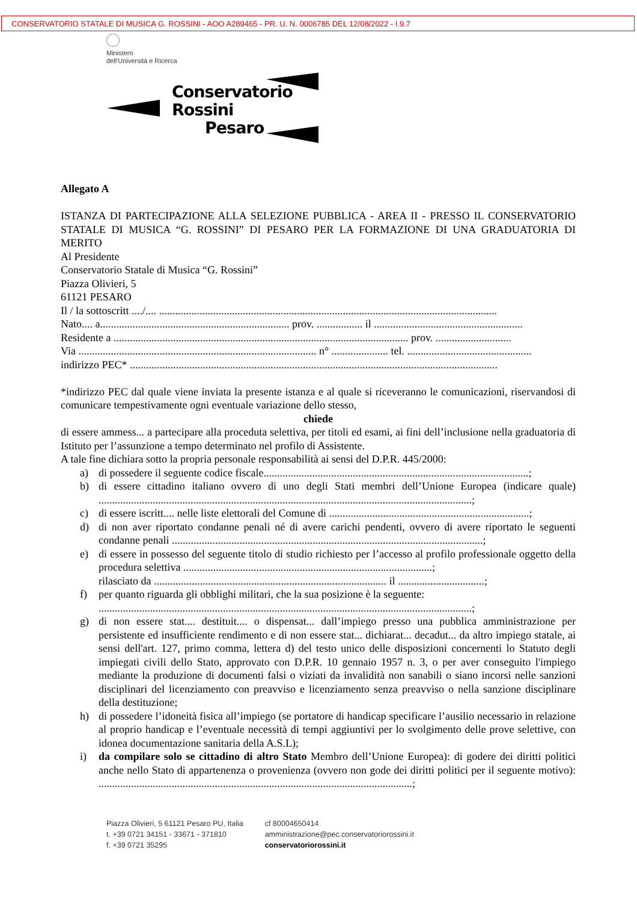CONSERVATORIO STATALE DI MUSICA G. ROSSINI - AOO A289465 - PR. U. N. 0006785 DEL 12/08/2022 - I.9.7
Ministero
dell'Università e Ricerca
Conservatorio
Rossini
Pesaro
Allegato A
ISTANZA DI PARTECIPAZIONE ALLA SELEZIONE PUBBLICA - AREA II - PRESSO IL CONSERVATORIO STATALE DI MUSICA “G. ROSSINI” DI PESARO PER LA FORMAZIONE DI UNA GRADUATORIA DI MERITO
Al Presidente
Conservatorio Statale di Musica “G. Rossini”
Piazza Olivieri, 5
61121 PESARO
Il / la sottoscritt ..../.... .............................................................................................................................
Nato.... a...................................................................... prov. ................. il .......................................................
Residente a ............................................................................................................. prov. ............................
Via ........................................................................................ n° ..................... tel. ..............................................
indirizzo PEC* ........................................................................................................................................
*indirizzo PEC dal quale viene inviata la presente istanza e al quale si riceveranno le comunicazioni, riservandosi di comunicare tempestivamente ogni eventuale variazione dello stesso,
chiede
di essere ammess... a partecipare alla proceduta selettiva, per titoli ed esami, ai fini dell’inclusione nella graduatoria di Istituto per l’assunzione a tempo determinato nel profilo di Assistente.
A tale fine dichiara sotto la propria personale responsabilità ai sensi del D.P.R. 445/2000:
a) di possedere il seguente codice fiscale..................................................................................................;
b) di essere cittadino italiano ovvero di uno degli Stati membri dell’Unione Europea (indicare quale) ..........................................................................................................................................;
c) di essere iscritt.... nelle liste elettorali del Comune di ..........................................................................;
d) di non aver riportato condanne penali né di avere carichi pendenti, ovvero di avere riportato le seguenti condanne penali ...................................................................................................................;
e) di essere in possesso del seguente titolo di studio richiesto per l’accesso al profilo professionale oggetto della procedura selettiva ............................................................................................;
rilasciato da ...................................................................................... il ................................;
f) per quanto riguarda gli obblighi militari, che la sua posizione è la seguente:
..........................................................................................................................................;
g) di non essere stat.... destituit.... o dispensat... dall’impiego presso una pubblica amministrazione per persistente ed insufficiente rendimento e di non essere stat... dichiarat... decadut... da altro impiego statale, ai sensi dell'art. 127, primo comma, lettera d) del testo unico delle disposizioni concernenti lo Statuto degli impiegati civili dello Stato, approvato con D.P.R. 10 gennaio 1957 n. 3, o per aver conseguito l'impiego mediante la produzione di documenti falsi o viziati da invalidità non sanabili o siano incorsi nelle sanzioni disciplinari del licenziamento con preavviso e licenziamento senza preavviso o nella sanzione disciplinare della destituzione;
h) di possedere l’idoneità fisica all’impiego (se portatore di handicap specificare l’ausilio necessario in relazione al proprio handicap e l’eventuale necessità di tempi aggiuntivi per lo svolgimento delle prove selettive, con idonea documentazione sanitaria della A.S.L);
i) da compilare solo se cittadino di altro Stato Membro dell’Unione Europea): di godere dei diritti politici anche nello Stato di appartenenza o provenienza (ovvero non gode dei diritti politici per il seguente motivo): ....................................................................................................................;
Piazza Olivieri, 5 61121 Pesaro PU, Italia
t. +39 0721 34151 - 33671 - 371810
f. +39 0721 35295
cf 80004650414
amministrazione@pec.conservatoriorossini.it
conservatoriorossini.it